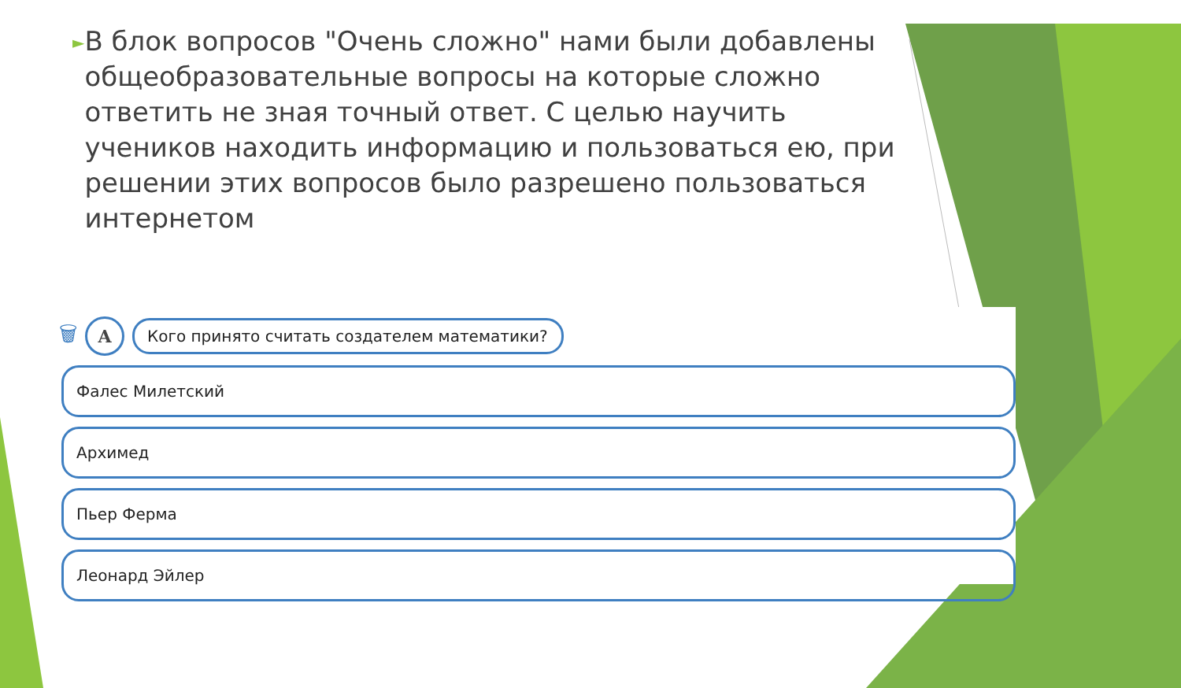►
В блок вопросов "Очень сложно" нами были добавлены общеобразовательные вопросы на которые сложно ответить не зная точный ответ. С целью научить учеников находить информацию и пользоваться ею, при решении этих вопросов было разрешено пользоваться интернетом
🗑
A
Кого принято считать создателем математики?
Фалес Милетский
Архимед
Пьер Ферма
Леонард Эйлер